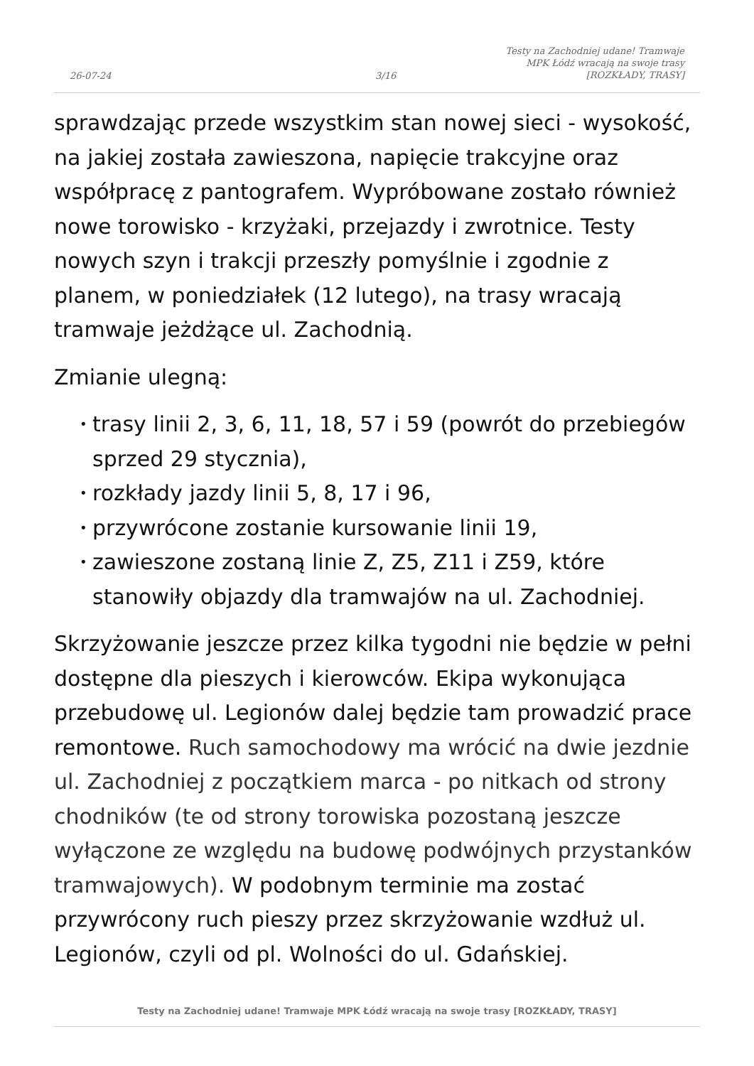26-07-24
3/16
Testy na Zachodniej udane! Tramwaje
MPK Łódź wracają na swoje trasy
[ROZKŁADY, TRASY]
sprawdzając przede wszystkim stan nowej sieci - wysokość, na jakiej została zawieszona, napięcie trakcyjne oraz współpracę z pantografem. Wypróbowane zostało również nowe torowisko - krzyżaki, przejazdy i zwrotnice. Testy nowych szyn i trakcji przeszły pomyślnie i zgodnie z planem, w poniedziałek (12 lutego), na trasy wracają tramwaje jeżdżące ul. Zachodnią.
Zmianie ulegną:
• trasy linii 2, 3, 6, 11, 18, 57 i 59 (powrót do przebiegów sprzed 29 stycznia),
• rozkłady jazdy linii 5, 8, 17 i 96,
• przywrócone zostanie kursowanie linii 19,
• zawieszone zostaną linie Z, Z5, Z11 i Z59, które stanowiły objazdy dla tramwajów na ul. Zachodniej.
Skrzyżowanie jeszcze przez kilka tygodni nie będzie w pełni dostępne dla pieszych i kierowców. Ekipa wykonująca przebudowę ul. Legionów dalej będzie tam prowadzić prace remontowe. Ruch samochodowy ma wrócić na dwie jezdnie ul. Zachodniej z początkiem marca - po nitkach od strony chodników (te od strony torowiska pozostaną jeszcze wyłączone ze względu na budowę podwójnych przystanków tramwajowych). W podobnym terminie ma zostać przywrócony ruch pieszy przez skrzyżowanie wzdłuż ul. Legionów, czyli od pl. Wolności do ul. Gdańskiej.
Testy na Zachodniej udane! Tramwaje MPK Łódź wracają na swoje trasy [ROZKŁADY, TRASY]